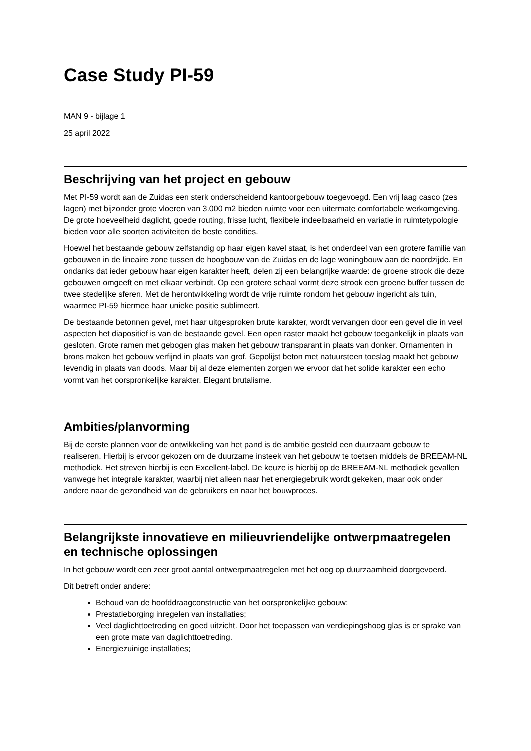Case Study PI-59
MAN 9 - bijlage 1
25 april 2022
Beschrijving van het project en gebouw
Met PI-59 wordt aan de Zuidas een sterk onderscheidend kantoorgebouw toegevoegd. Een vrij laag casco (zes lagen) met bijzonder grote vloeren van 3.000 m2 bieden ruimte voor een uitermate comfortabele werkomgeving. De grote hoeveelheid daglicht, goede routing, frisse lucht, flexibele indeelbaarheid en variatie in ruimtetypologie bieden voor alle soorten activiteiten de beste condities.
Hoewel het bestaande gebouw zelfstandig op haar eigen kavel staat, is het onderdeel van een grotere familie van gebouwen in de lineaire zone tussen de hoogbouw van de Zuidas en de lage woningbouw aan de noordzijde. En ondanks dat ieder gebouw haar eigen karakter heeft, delen zij een belangrijke waarde: de groene strook die deze gebouwen omgeeft en met elkaar verbindt. Op een grotere schaal vormt deze strook een groene buffer tussen de twee stedelijke sferen. Met de herontwikkeling wordt de vrije ruimte rondom het gebouw ingericht als tuin, waarmee PI-59 hiermee haar unieke positie sublimeert.
De bestaande betonnen gevel, met haar uitgesproken brute karakter, wordt vervangen door een gevel die in veel aspecten het diapositief is van de bestaande gevel. Een open raster maakt het gebouw toegankelijk in plaats van gesloten. Grote ramen met gebogen glas maken het gebouw transparant in plaats van donker. Ornamenten in brons maken het gebouw verfijnd in plaats van grof. Gepolijst beton met natuursteen toeslag maakt het gebouw levendig in plaats van doods. Maar bij al deze elementen zorgen we ervoor dat het solide karakter een echo vormt van het oorspronkelijke karakter. Elegant brutalisme.
Ambities/planvorming
Bij de eerste plannen voor de ontwikkeling van het pand is de ambitie gesteld een duurzaam gebouw te realiseren. Hierbij is ervoor gekozen om de duurzame insteek van het gebouw te toetsen middels de BREEAM-NL methodiek. Het streven hierbij is een Excellent-label. De keuze is hierbij op de BREEAM-NL methodiek gevallen vanwege het integrale karakter, waarbij niet alleen naar het energiegebruik wordt gekeken, maar ook onder andere naar de gezondheid van de gebruikers en naar het bouwproces.
Belangrijkste innovatieve en milieuvriendelijke ontwerpmaatregelen en technische oplossingen
In het gebouw wordt een zeer groot aantal ontwerpmaatregelen met het oog op duurzaamheid doorgevoerd.
Dit betreft onder andere:
Behoud van de hoofddraagconstructie van het oorspronkelijke gebouw;
Prestatieborging inregelen van installaties;
Veel daglichttoetreding en goed uitzicht. Door het toepassen van verdiepingshoog glas is er sprake van een grote mate van daglichttoetreding.
Energiezuinige installaties;